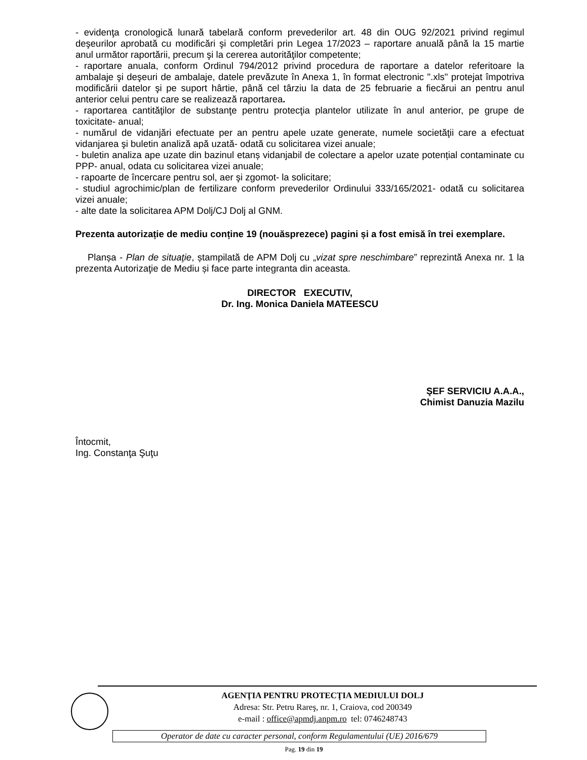- evidenţa cronologică lunară tabelară conform prevederilor art. 48 din OUG 92/2021 privind regimul deşeurilor aprobată cu modificări şi completări prin Legea 17/2023 – raportare anuală până la 15 martie anul următor raportării, precum şi la cererea autorităţilor competente;
- raportare anuala, conform Ordinul 794/2012 privind procedura de raportare a datelor referitoare la ambalaje şi deşeuri de ambalaje, datele prevăzute în Anexa 1, în format electronic ".xls" protejat împotriva modificării datelor şi pe suport hârtie, până cel târziu la data de 25 februarie a fiecărui an pentru anul anterior celui pentru care se realizează raportarea.
- raportarea cantităţilor de substanţe pentru protecţia plantelor utilizate în anul anterior, pe grupe de toxicitate- anual;
- numărul de vidanjări efectuate per an pentru apele uzate generate, numele societăţii care a efectuat vidanjarea şi buletin analiză apă uzată- odată cu solicitarea vizei anuale;
- buletin analiza ape uzate din bazinul etanș vidanjabil de colectare a apelor uzate potențial contaminate cu PPP- anual, odata cu solicitarea vizei anuale;
- rapoarte de încercare pentru sol, aer şi zgomot- la solicitare;
- studiul agrochimic/plan de fertilizare conform prevederilor Ordinului 333/165/2021- odată cu solicitarea vizei anuale;
- alte date la solicitarea APM Dolj/CJ Dolj al GNM.
Prezenta autorizație de mediu conține 19 (nouăsprezece) pagini și a fost emisă în trei exemplare.
Planșa - Plan de situaţie, ștampilată de APM Dolj cu „vizat spre neschimbare” reprezintă Anexa nr. 1 la prezenta Autorizaţie de Mediu și face parte integranta din aceasta.
DIRECTOR EXECUTIV,
Dr. Ing. Monica Daniela MATEESCU
ŞEF SERVICIU A.A.A.,
Chimist Danuzia Mazilu
Întocmit,
Ing. Constanţa Şuţu
AGENŢIA PENTRU PROTECŢIA MEDIULUI DOLJ
Adresa: Str. Petru Rareş, nr. 1, Craiova, cod 200349
e-mail : office@apmdj.anpm.ro tel: 0746248743
Operator de date cu caracter personal, conform Regulamentului (UE) 2016/679
Pag. 19 din 19